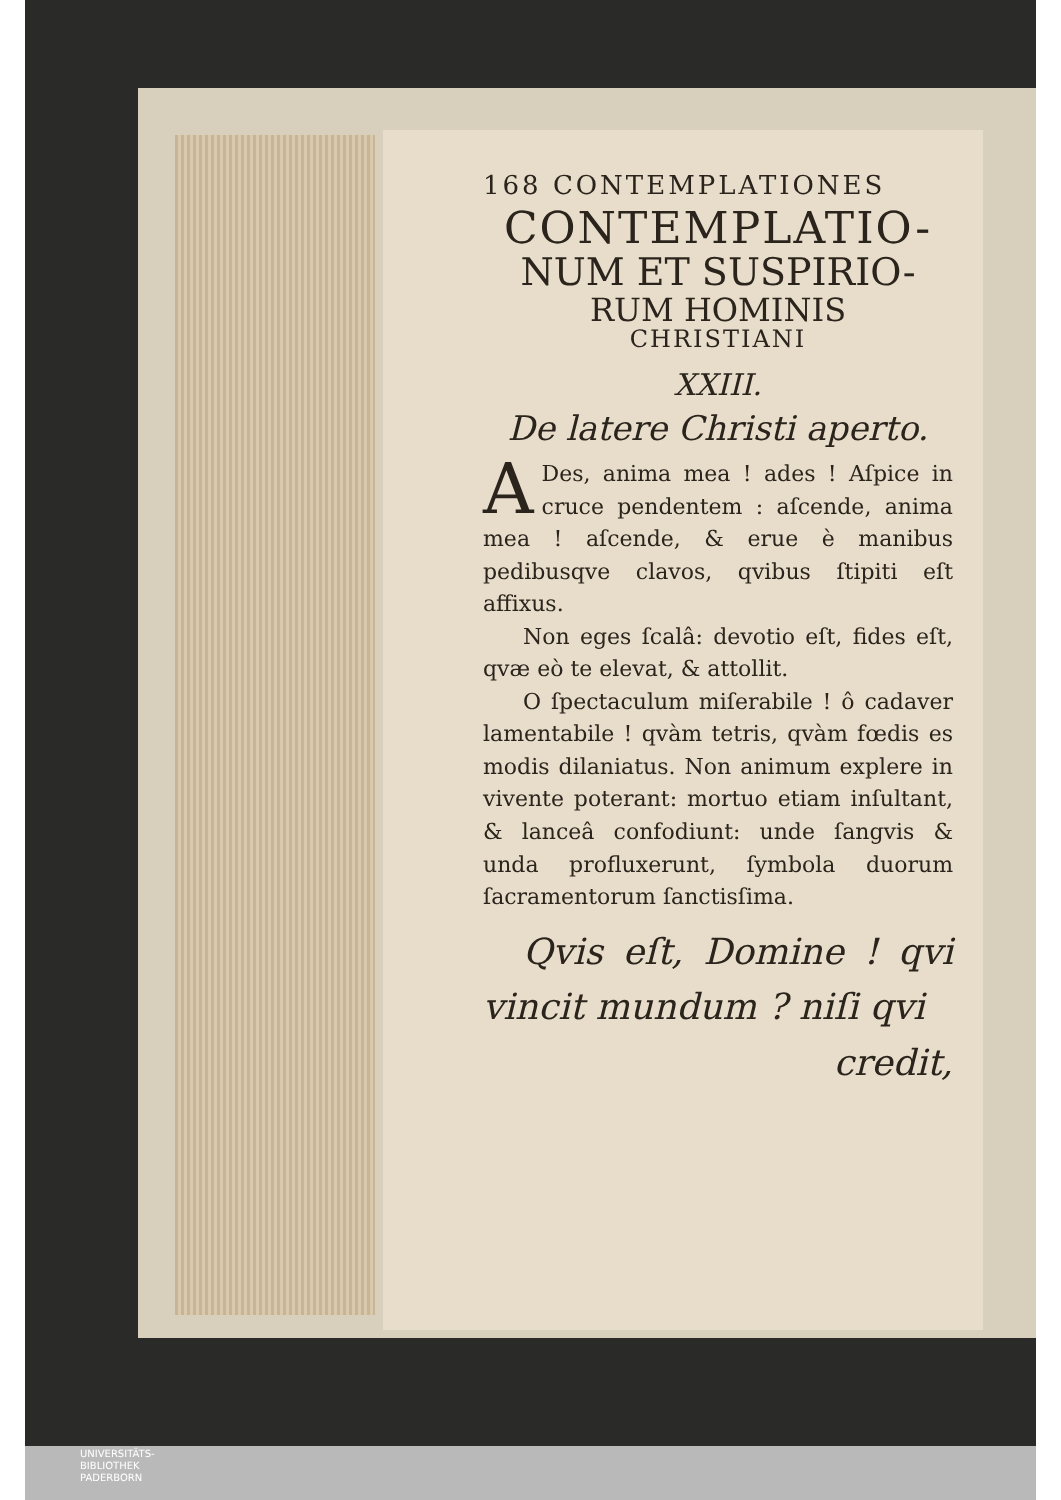168 CONTEMPLATIONES
CONTEMPLATIO-
NUM ET SUSPIRIO-
RUM HOMINIS
CHRISTIANI
XXIII.
De latere Christi aperto.
ADes, anima mea ! ades ! Aſpice in cruce pendentem : aſcende, anima mea ! aſcende, & erue è manibus pedibusqve clavos, qvibus ſtipiti eſt affixus.
Non eges ſcalâ: devotio eſt, fides eſt, qvæ eò te elevat, & attollit.
O ſpectaculum miſerabile ! ô cadaver lamentabile ! qvàm tetris, qvàm fœdis es modis dilaniatus. Non animum explere in vivente poterant: mortuo etiam inſultant, & lanceâ confodiunt: unde ſangvis & unda profluxerunt, ſymbola duorum ſacramentorum ſanctisſima.
Qvis eſt, Domine ! qvi vincit mundum ? niſi qvi credit,
UNIVERSITÄTS-
BIBLIOTHEK
PADERBORN